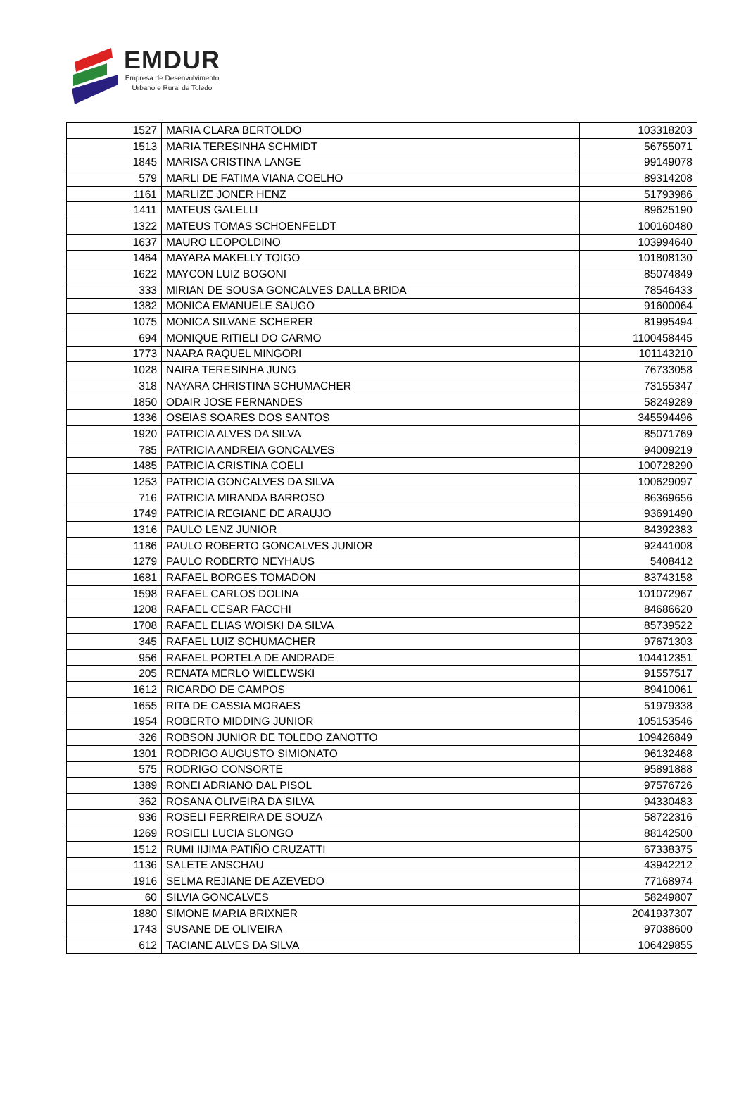EMDUR
Empresa de Desenvolvimento
Urbano e Rural de Toledo
| 1527 | MARIA CLARA BERTOLDO | 103318203 |
| 1513 | MARIA TERESINHA SCHMIDT | 56755071 |
| 1845 | MARISA CRISTINA LANGE | 99149078 |
| 579 | MARLI DE FATIMA VIANA COELHO | 89314208 |
| 1161 | MARLIZE JONER HENZ | 51793986 |
| 1411 | MATEUS GALELLI | 89625190 |
| 1322 | MATEUS TOMAS SCHOENFELDT | 100160480 |
| 1637 | MAURO LEOPOLDINO | 103994640 |
| 1464 | MAYARA MAKELLY TOIGO | 101808130 |
| 1622 | MAYCON LUIZ BOGONI | 85074849 |
| 333 | MIRIAN DE SOUSA GONCALVES DALLA BRIDA | 78546433 |
| 1382 | MONICA EMANUELE SAUGO | 91600064 |
| 1075 | MONICA SILVANE SCHERER | 81995494 |
| 694 | MONIQUE RITIELI DO CARMO | 1100458445 |
| 1773 | NAARA RAQUEL MINGORI | 101143210 |
| 1028 | NAIRA TERESINHA JUNG | 76733058 |
| 318 | NAYARA CHRISTINA SCHUMACHER | 73155347 |
| 1850 | ODAIR JOSE FERNANDES | 58249289 |
| 1336 | OSEIAS SOARES DOS SANTOS | 345594496 |
| 1920 | PATRICIA ALVES DA SILVA | 85071769 |
| 785 | PATRICIA ANDREIA GONCALVES | 94009219 |
| 1485 | PATRICIA CRISTINA COELI | 100728290 |
| 1253 | PATRICIA GONCALVES DA SILVA | 100629097 |
| 716 | PATRICIA MIRANDA BARROSO | 86369656 |
| 1749 | PATRICIA REGIANE DE ARAUJO | 93691490 |
| 1316 | PAULO LENZ JUNIOR | 84392383 |
| 1186 | PAULO ROBERTO GONCALVES JUNIOR | 92441008 |
| 1279 | PAULO ROBERTO NEYHAUS | 5408412 |
| 1681 | RAFAEL BORGES TOMADON | 83743158 |
| 1598 | RAFAEL CARLOS DOLINA | 101072967 |
| 1208 | RAFAEL CESAR FACCHI | 84686620 |
| 1708 | RAFAEL ELIAS WOISKI DA SILVA | 85739522 |
| 345 | RAFAEL LUIZ SCHUMACHER | 97671303 |
| 956 | RAFAEL PORTELA DE ANDRADE | 104412351 |
| 205 | RENATA MERLO WIELEWSKI | 91557517 |
| 1612 | RICARDO DE CAMPOS | 89410061 |
| 1655 | RITA DE CASSIA MORAES | 51979338 |
| 1954 | ROBERTO MIDDING JUNIOR | 105153546 |
| 326 | ROBSON JUNIOR DE TOLEDO ZANOTTO | 109426849 |
| 1301 | RODRIGO AUGUSTO SIMIONATO | 96132468 |
| 575 | RODRIGO CONSORTE | 95891888 |
| 1389 | RONEI ADRIANO DAL PISOL | 97576726 |
| 362 | ROSANA OLIVEIRA DA SILVA | 94330483 |
| 936 | ROSELI FERREIRA DE SOUZA | 58722316 |
| 1269 | ROSIELI LUCIA SLONGO | 88142500 |
| 1512 | RUMI IIJIMA PATIÑO CRUZATTI | 67338375 |
| 1136 | SALETE ANSCHAU | 43942212 |
| 1916 | SELMA REJIANE DE AZEVEDO | 77168974 |
| 60 | SILVIA GONCALVES | 58249807 |
| 1880 | SIMONE MARIA BRIXNER | 2041937307 |
| 1743 | SUSANE DE OLIVEIRA | 97038600 |
| 612 | TACIANE ALVES DA SILVA | 106429855 |